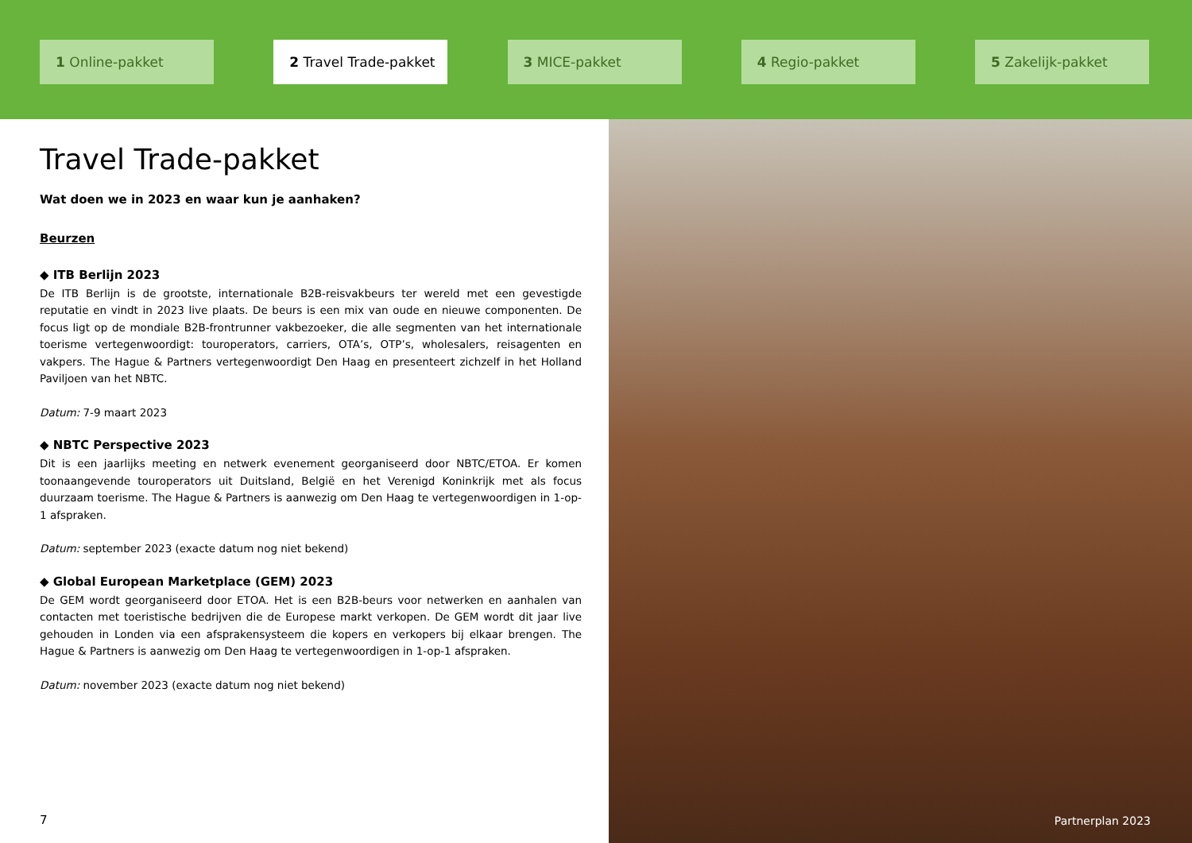1 Online-pakket 2 Travel Trade-pakket 3 MICE-pakket 4 Regio-pakket 5 Zakelijk-pakket
Travel Trade-pakket
Wat doen we in 2023 en waar kun je aanhaken?
Beurzen
◆ ITB Berlijn 2023
De ITB Berlijn is de grootste, internationale B2B-reisvakbeurs ter wereld met een gevestigde reputatie en vindt in 2023 live plaats. De beurs is een mix van oude en nieuwe componenten. De focus ligt op de mondiale B2B-frontrunner vakbezoeker, die alle segmenten van het internationale toerisme vertegenwoordigt: touroperators, carriers, OTA’s, OTP’s, wholesalers, reisagenten en vakpers. The Hague & Partners vertegenwoordigt Den Haag en presenteert zichzelf in het Holland Paviljoen van het NBTC.
Datum: 7-9 maart 2023
◆ NBTC Perspective 2023
Dit is een jaarlijks meeting en netwerk evenement georganiseerd door NBTC/ETOA. Er komen toonaangevende touroperators uit Duitsland, België en het Verenigd Koninkrijk met als focus duurzaam toerisme. The Hague & Partners is aanwezig om Den Haag te vertegenwoordigen in 1-op-1 afspraken.
Datum: september 2023 (exacte datum nog niet bekend)
◆ Global European Marketplace (GEM) 2023
De GEM wordt georganiseerd door ETOA. Het is een B2B-beurs voor netwerken en aanhalen van contacten met toeristische bedrijven die de Europese markt verkopen. De GEM wordt dit jaar live gehouden in Londen via een afsprakensysteem die kopers en verkopers bij elkaar brengen. The Hague & Partners is aanwezig om Den Haag te vertegenwoordigen in 1-op-1 afspraken.
Datum: november 2023 (exacte datum nog niet bekend)
7 Partnerplan 2023